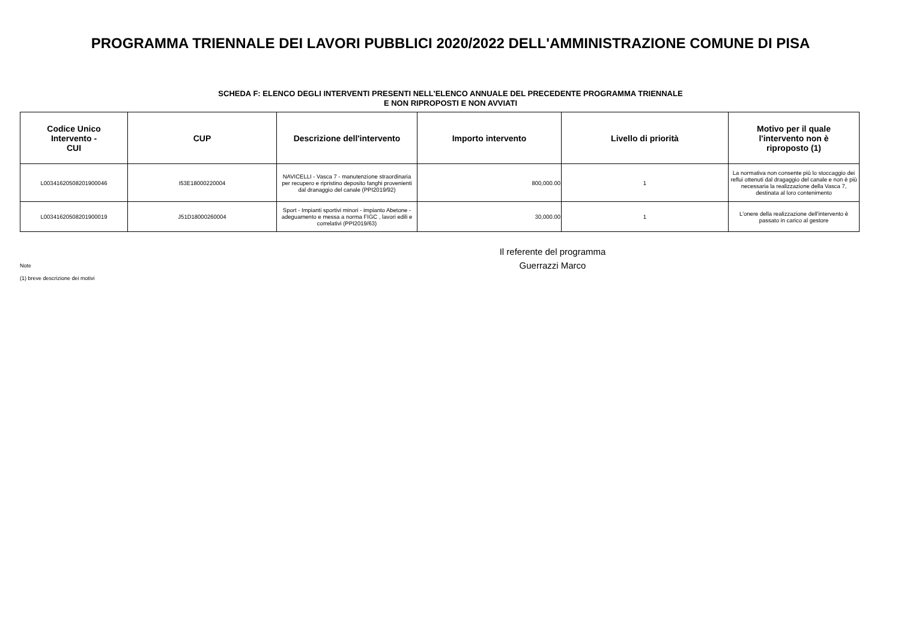PROGRAMMA TRIENNALE DEI LAVORI PUBBLICI 2020/2022 DELL'AMMINISTRAZIONE COMUNE DI PISA
SCHEDA F: ELENCO DEGLI INTERVENTI PRESENTI NELL'ELENCO ANNUALE DEL PRECEDENTE PROGRAMMA TRIENNALE
E NON RIPROPOSTI E NON AVVIATI
| Codice Unico Intervento - CUI | CUP | Descrizione dell'intervento | Importo intervento | Livello di priorità | Motivo per il quale l'intervento non è riproposto (1) |
| --- | --- | --- | --- | --- | --- |
| L00341620508201900046 | I53E18000220004 | NAVICELLI - Vasca 7 - manutenzione straordinaria per recupero e ripristino deposito fanghi provenienti dal dranaggio del canale (PPI2019/92) | 800,000.00 | 1 | La normativa non consente più lo stoccaggio dei reflui ottenuti dal dragaggio del canale e non è più necessaria la realizzazione della Vasca 7, destinata al loro contenimento |
| L00341620508201900019 | J51D18000260004 | Sport - Impianti sportivi minori - impianto Abetone - adeguamento e messa a norma FIGC , lavori edili e correlativi (PPI2019/63) | 30,000.00 | 1 | L'onere della realizzazione dell'intervento è passato in carico al gestore |
Il referente del programma
Note
Guerrazzi Marco
(1) breve descrizione dei motivi